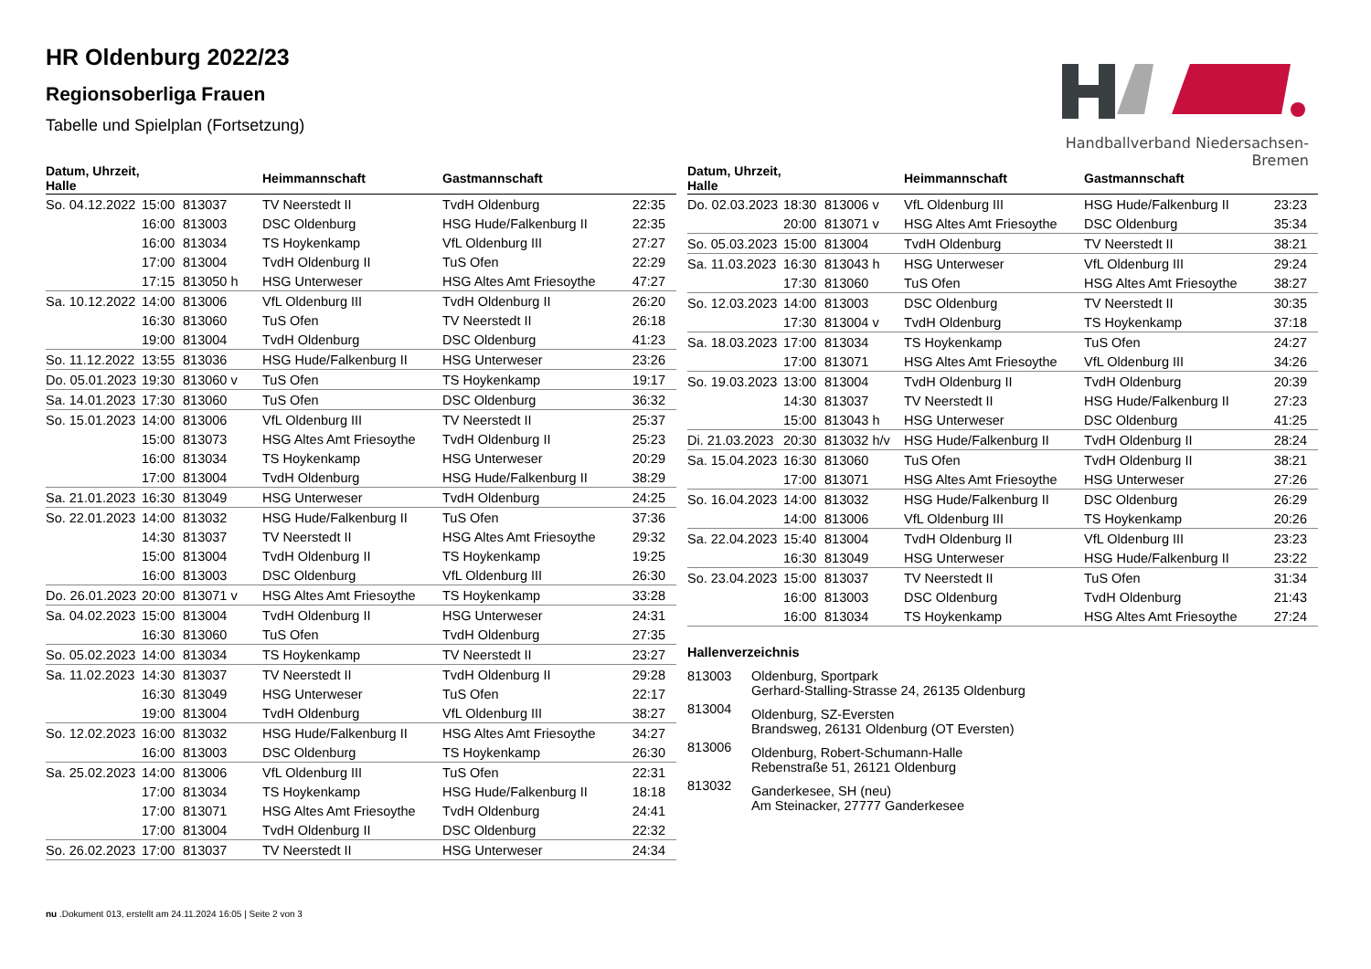HR Oldenburg 2022/23
Regionsoberliga Frauen
Tabelle und Spielplan (Fortsetzung)
Handballverband Niedersachsen-Bremen
| Datum, Uhrzeit, Halle | | | Heimmannschaft | Gastmannschaft | |
| --- | --- | --- | --- | --- | --- |
| So. 04.12.2022 | 15:00 | 813037 | TV Neerstedt II | TvdH Oldenburg | 22:35 |
| | 16:00 | 813003 | DSC Oldenburg | HSG Hude/Falkenburg II | 22:35 |
| | 16:00 | 813034 | TS Hoykenkamp | VfL Oldenburg III | 27:27 |
| | 17:00 | 813004 | TvdH Oldenburg II | TuS Ofen | 22:29 |
| | 17:15 | 813050 h | HSG Unterweser | HSG Altes Amt Friesoythe | 47:27 |
| Sa. 10.12.2022 | 14:00 | 813006 | VfL Oldenburg III | TvdH Oldenburg II | 26:20 |
| | 16:30 | 813060 | TuS Ofen | TV Neerstedt II | 26:18 |
| | 19:00 | 813004 | TvdH Oldenburg | DSC Oldenburg | 41:23 |
| So. 11.12.2022 | 13:55 | 813036 | HSG Hude/Falkenburg II | HSG Unterweser | 23:26 |
| Do. 05.01.2023 | 19:30 | 813060 v | TuS Ofen | TS Hoykenkamp | 19:17 |
| Sa. 14.01.2023 | 17:30 | 813060 | TuS Ofen | DSC Oldenburg | 36:32 |
| So. 15.01.2023 | 14:00 | 813006 | VfL Oldenburg III | TV Neerstedt II | 25:37 |
| | 15:00 | 813073 | HSG Altes Amt Friesoythe | TvdH Oldenburg II | 25:23 |
| | 16:00 | 813034 | TS Hoykenkamp | HSG Unterweser | 20:29 |
| | 17:00 | 813004 | TvdH Oldenburg | HSG Hude/Falkenburg II | 38:29 |
| Sa. 21.01.2023 | 16:30 | 813049 | HSG Unterweser | TvdH Oldenburg | 24:25 |
| So. 22.01.2023 | 14:00 | 813032 | HSG Hude/Falkenburg II | TuS Ofen | 37:36 |
| | 14:30 | 813037 | TV Neerstedt II | HSG Altes Amt Friesoythe | 29:32 |
| | 15:00 | 813004 | TvdH Oldenburg II | TS Hoykenkamp | 19:25 |
| | 16:00 | 813003 | DSC Oldenburg | VfL Oldenburg III | 26:30 |
| Do. 26.01.2023 | 20:00 | 813071 v | HSG Altes Amt Friesoythe | TS Hoykenkamp | 33:28 |
| Sa. 04.02.2023 | 15:00 | 813004 | TvdH Oldenburg II | HSG Unterweser | 24:31 |
| | 16:30 | 813060 | TuS Ofen | TvdH Oldenburg | 27:35 |
| So. 05.02.2023 | 14:00 | 813034 | TS Hoykenkamp | TV Neerstedt II | 23:27 |
| Sa. 11.02.2023 | 14:30 | 813037 | TV Neerstedt II | TvdH Oldenburg II | 29:28 |
| | 16:30 | 813049 | HSG Unterweser | TuS Ofen | 22:17 |
| | 19:00 | 813004 | TvdH Oldenburg | VfL Oldenburg III | 38:27 |
| So. 12.02.2023 | 16:00 | 813032 | HSG Hude/Falkenburg II | HSG Altes Amt Friesoythe | 34:27 |
| | 16:00 | 813003 | DSC Oldenburg | TS Hoykenkamp | 26:30 |
| Sa. 25.02.2023 | 14:00 | 813006 | VfL Oldenburg III | TuS Ofen | 22:31 |
| | 17:00 | 813034 | TS Hoykenkamp | HSG Hude/Falkenburg II | 18:18 |
| | 17:00 | 813071 | HSG Altes Amt Friesoythe | TvdH Oldenburg | 24:41 |
| | 17:00 | 813004 | TvdH Oldenburg II | DSC Oldenburg | 22:32 |
| So. 26.02.2023 | 17:00 | 813037 | TV Neerstedt II | HSG Unterweser | 24:34 |
| Datum, Uhrzeit, Halle | | | Heimmannschaft | Gastmannschaft | |
| --- | --- | --- | --- | --- | --- |
| Do. 02.03.2023 | 18:30 | 813006 v | VfL Oldenburg III | HSG Hude/Falkenburg II | 23:23 |
| | 20:00 | 813071 v | HSG Altes Amt Friesoythe | DSC Oldenburg | 35:34 |
| So. 05.03.2023 | 15:00 | 813004 | TvdH Oldenburg | TV Neerstedt II | 38:21 |
| Sa. 11.03.2023 | 16:30 | 813043 h | HSG Unterweser | VfL Oldenburg III | 29:24 |
| | 17:30 | 813060 | TuS Ofen | HSG Altes Amt Friesoythe | 38:27 |
| So. 12.03.2023 | 14:00 | 813003 | DSC Oldenburg | TV Neerstedt II | 30:35 |
| | 17:30 | 813004 v | TvdH Oldenburg | TS Hoykenkamp | 37:18 |
| Sa. 18.03.2023 | 17:00 | 813034 | TS Hoykenkamp | TuS Ofen | 24:27 |
| | 17:00 | 813071 | HSG Altes Amt Friesoythe | VfL Oldenburg III | 34:26 |
| So. 19.03.2023 | 13:00 | 813004 | TvdH Oldenburg II | TvdH Oldenburg | 20:39 |
| | 14:30 | 813037 | TV Neerstedt II | HSG Hude/Falkenburg II | 27:23 |
| | 15:00 | 813043 h | HSG Unterweser | DSC Oldenburg | 41:25 |
| Di. 21.03.2023 | 20:30 | 813032 h/v | HSG Hude/Falkenburg II | TvdH Oldenburg II | 28:24 |
| Sa. 15.04.2023 | 16:30 | 813060 | TuS Ofen | TvdH Oldenburg II | 38:21 |
| | 17:00 | 813071 | HSG Altes Amt Friesoythe | HSG Unterweser | 27:26 |
| So. 16.04.2023 | 14:00 | 813032 | HSG Hude/Falkenburg II | DSC Oldenburg | 26:29 |
| | 14:00 | 813006 | VfL Oldenburg III | TS Hoykenkamp | 20:26 |
| Sa. 22.04.2023 | 15:40 | 813004 | TvdH Oldenburg II | VfL Oldenburg III | 23:23 |
| | 16:30 | 813049 | HSG Unterweser | HSG Hude/Falkenburg II | 23:22 |
| So. 23.04.2023 | 15:00 | 813037 | TV Neerstedt II | TuS Ofen | 31:34 |
| | 16:00 | 813003 | DSC Oldenburg | TvdH Oldenburg | 21:43 |
| | 16:00 | 813034 | TS Hoykenkamp | HSG Altes Amt Friesoythe | 27:24 |
Hallenverzeichnis
| 813003 | Oldenburg, Sportpark Gerhard-Stalling-Strasse 24, 26135 Oldenburg |
| 813004 | Oldenburg, SZ-Eversten Brandsweg, 26131 Oldenburg (OT Eversten) |
| 813006 | Oldenburg, Robert-Schumann-Halle Rebenstraße 51, 26121 Oldenburg |
| 813032 | Ganderkesee, SH (neu) Am Steinacker, 27777 Ganderkesee |
nu .Dokument 013, erstellt am 24.11.2024 16:05 | Seite 2 von 3